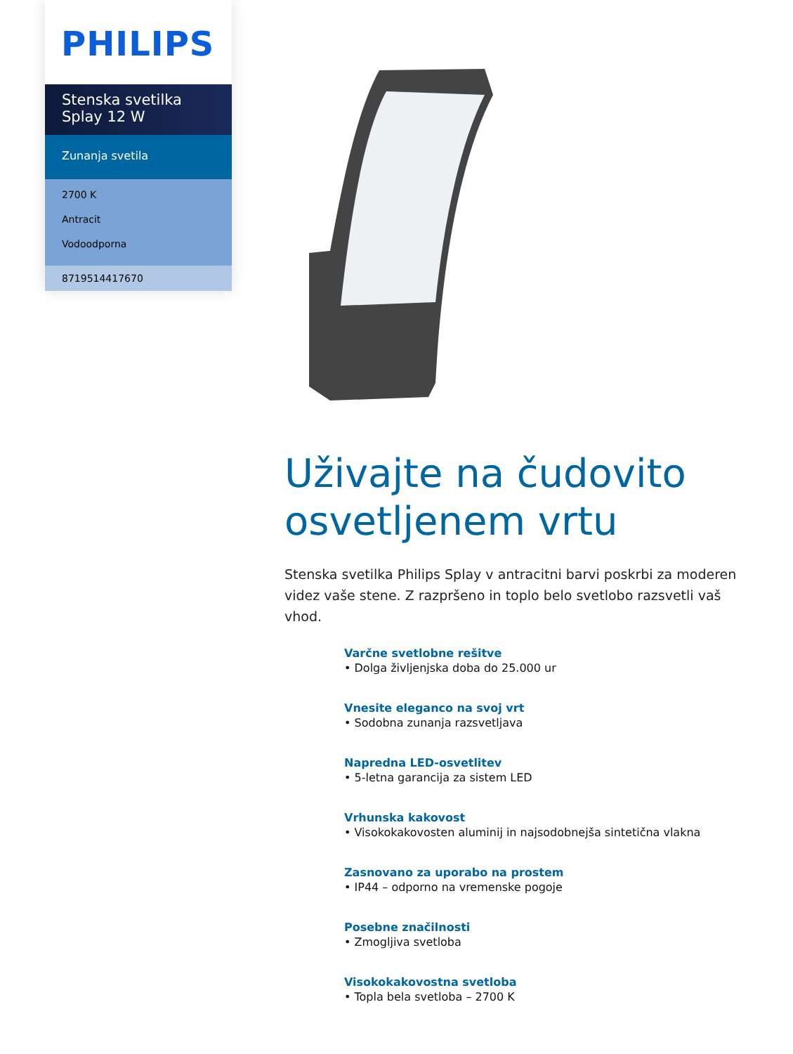PHILIPS
Stenska svetilka
Splay 12 W
Zunanja svetila
2700 K
Antracit
Vodoodporna
8719514417670
Uživajte na čudovito osvetljenem vrtu
Stenska svetilka Philips Splay v antracitni barvi poskrbi za moderen videz vaše stene. Z razpršeno in toplo belo svetlobo razsvetli vaš vhod.
Varčne svetlobne rešitve
• Dolga življenjska doba do 25.000 ur
Vnesite eleganco na svoj vrt
• Sodobna zunanja razsvetljava
Napredna LED-osvetlitev
• 5-letna garancija za sistem LED
Vrhunska kakovost
• Visokokakovosten aluminij in najsodobnejša sintetična vlakna
Zasnovano za uporabo na prostem
• IP44 – odporno na vremenske pogoje
Posebne značilnosti
• Zmogljiva svetloba
Visokokakovostna svetloba
• Topla bela svetloba – 2700 K